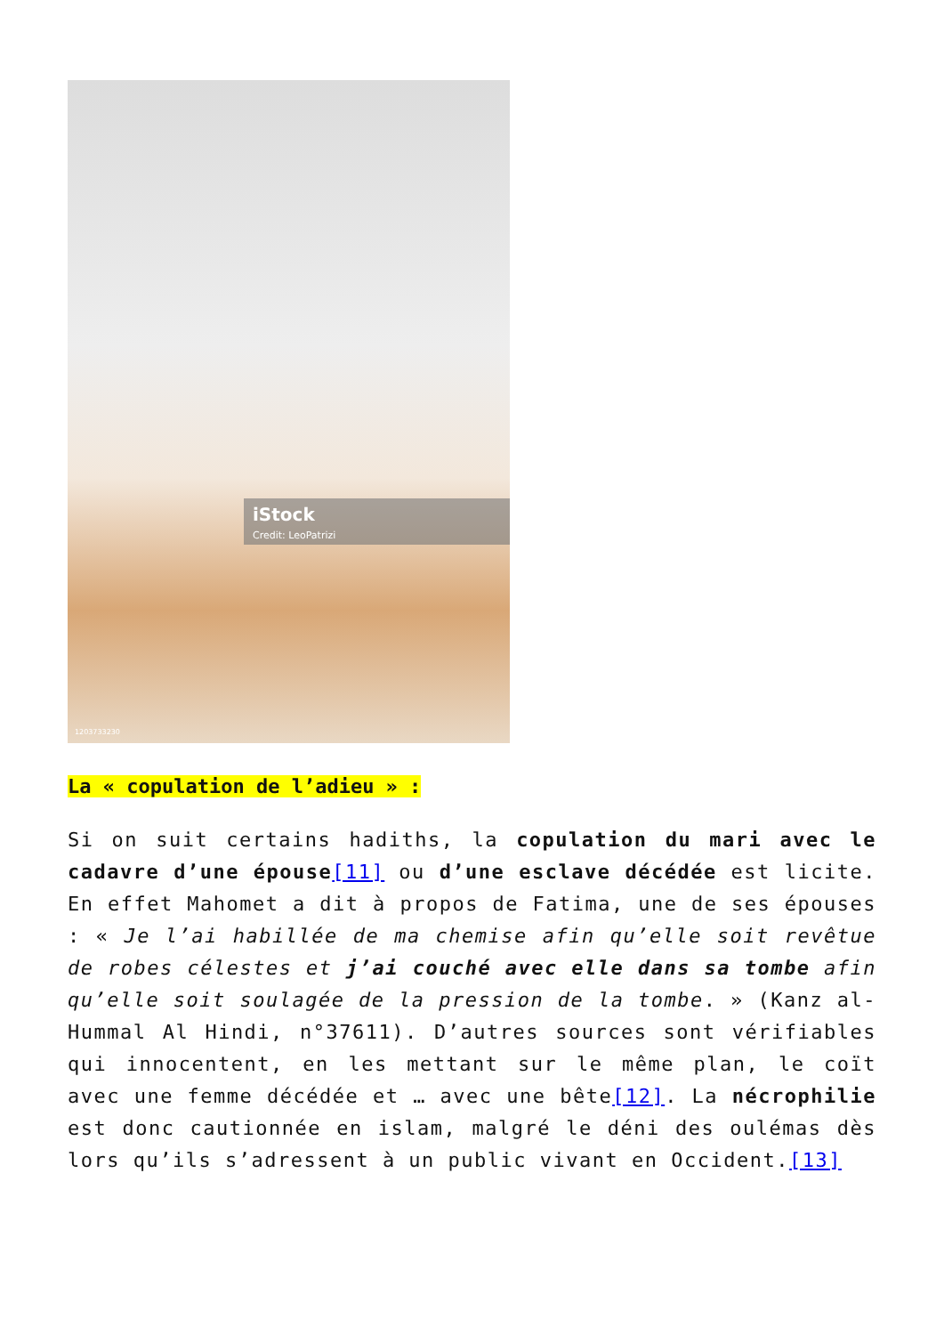iStock
Credit: LeoPatrizi
1203733230
La « copulation de l’adieu » :
Si on suit certains hadiths, la copulation du mari avec le cadavre d’une épouse[11] ou d’une esclave décédée est licite. En effet Mahomet a dit à propos de Fatima, une de ses épouses : « Je l’ai habillée de ma chemise afin qu’elle soit revêtue de robes célestes et j’ai couché avec elle dans sa tombe afin qu’elle soit soulagée de la pression de la tombe. » (Kanz al-Hummal Al Hindi, n°37611). D’autres sources sont vérifiables qui innocentent, en les mettant sur le même plan, le coït avec une femme décédée et … avec une bête[12]. La nécrophilie est donc cautionnée en islam, malgré le déni des oulémas dès lors qu’ils s’adressent à un public vivant en Occident.[13]